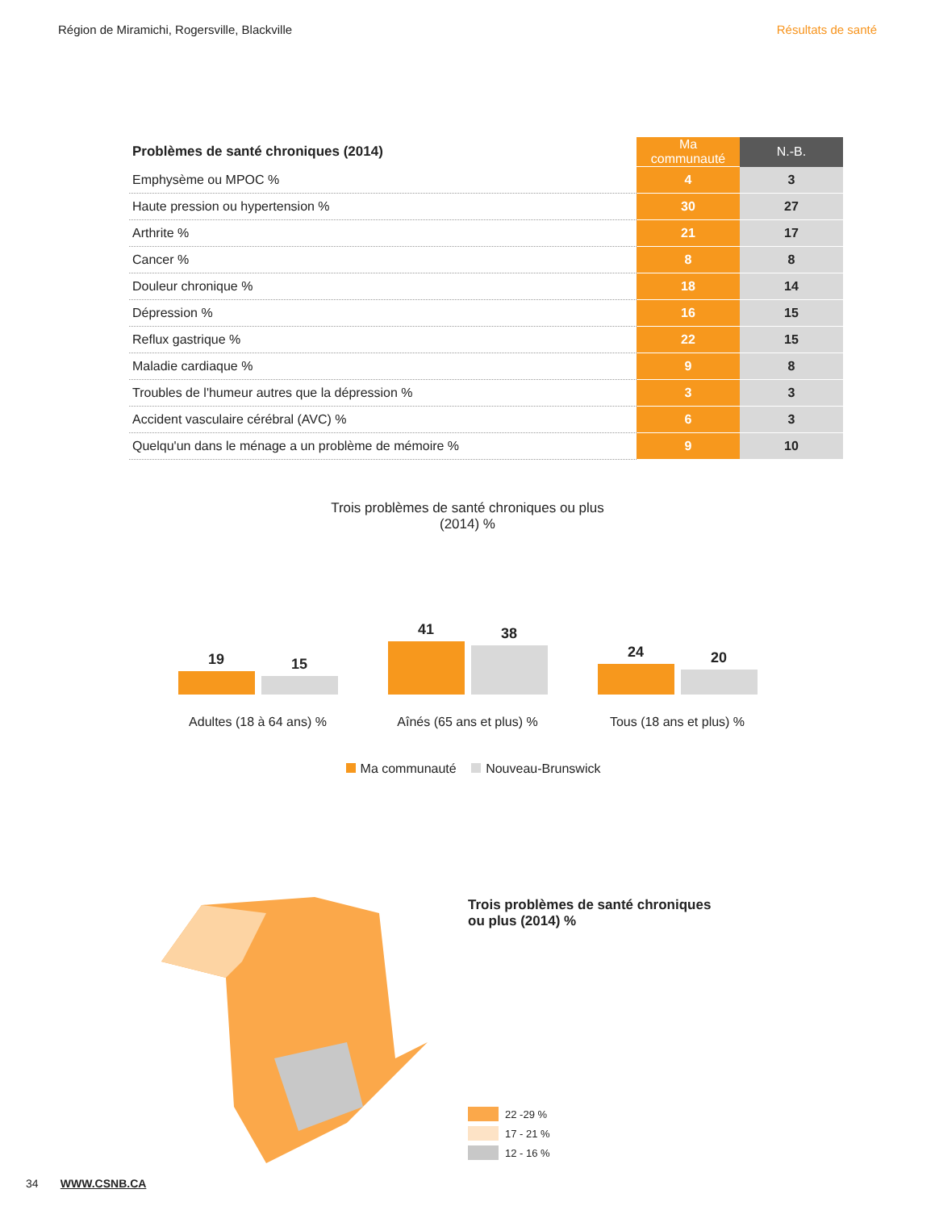Région de Miramichi, Rogersville, Blackville Résultats de santé
| Problèmes de santé chroniques (2014) | Ma communauté | N.-B. |
| --- | --- | --- |
| Emphysème ou MPOC % | 4 | 3 |
| Haute pression ou hypertension % | 30 | 27 |
| Arthrite % | 21 | 17 |
| Cancer % | 8 | 8 |
| Douleur chronique % | 18 | 14 |
| Dépression % | 16 | 15 |
| Reflux gastrique % | 22 | 15 |
| Maladie cardiaque % | 9 | 8 |
| Troubles de l'humeur autres que la dépression % | 3 | 3 |
| Accident vasculaire cérébral (AVC) % | 6 | 3 |
| Quelqu'un dans le ménage a un problème de mémoire % | 9 | 10 |
Trois problèmes de santé chroniques ou plus
(2014) %
19
15
Adultes (18 à 64 ans) %
41
38
Aînés (65 ans et plus) %
24
20
Tous (18 ans et plus) %
Ma communauté Nouveau-Brunswick
Trois problèmes de santé chroniques
ou plus (2014) %
22 -29 %
17 - 21 %
12 - 16 %
34 WWW.CSNB.CA